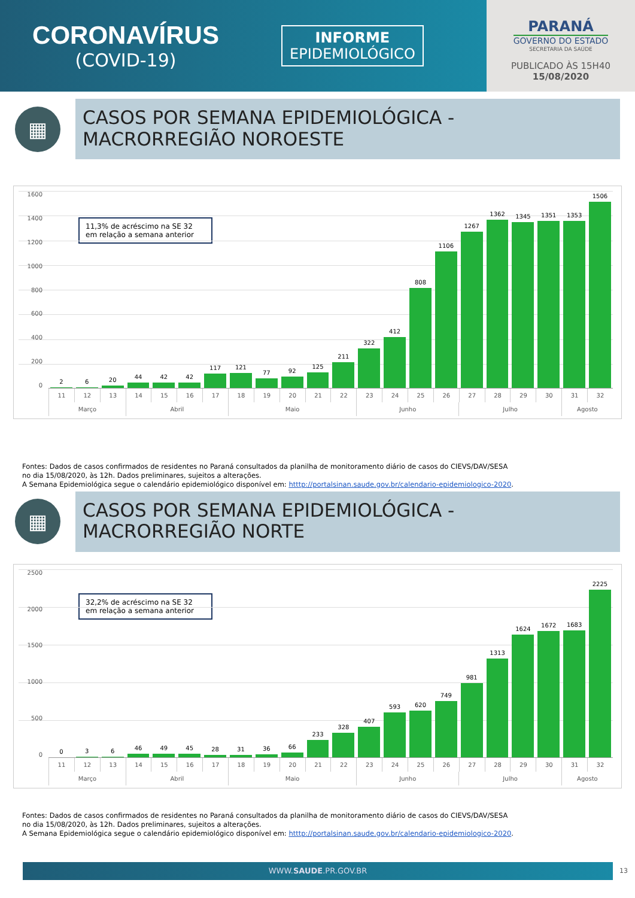CORONAVÍRUS
(COVID-19)
INFORME
EPIDEMIOLÓGICO
PARANÁ
GOVERNO DO ESTADO
SECRETARIA DA SAÚDE
PUBLICADO ÀS 15H40
15/08/2020
▦
CASOS POR SEMANA EPIDEMIOLÓGICA -
MACRORREGIÃO NOROESTE
11,3% de acréscimo na SE 32 em relação a semana anterior
1600
1400
1200
1000
800
600
400
200
0
2
6
20
44
42
42
117
121
77
92
125
211
322
412
808
1106
1267
1362
1345
1351
1353
1506
11 12 13 14 15 16 17 18 19 20 21 22 23 24 25 26 27 28 29 30 31 32
Março Abril Maio Junho Julho Agosto
Fontes: Dados de casos confirmados de residentes no Paraná consultados da planilha de monitoramento diário de casos do CIEVS/DAV/SESA
no dia 15/08/2020, às 12h. Dados preliminares, sujeitos a alterações.
A Semana Epidemiológica segue o calendário epidemiológico disponível em: htttp://portalsinan.saude.gov.br/calendario-epidemiologico-2020.
▦
CASOS POR SEMANA EPIDEMIOLÓGICA -
MACRORREGIÃO NORTE
32,2% de acréscimo na SE 32 em relação a semana anterior
2500
2000
1500
1000
500
0
0
3
6
46
49
45
28
31
36
66
233
328
407
593
620
749
981
1313
1624
1672
1683
2225
11 12 13 14 15 16 17 18 19 20 21 22 23 24 25 26 27 28 29 30 31 32
Março Abril Maio Junho Julho Agosto
Fontes: Dados de casos confirmados de residentes no Paraná consultados da planilha de monitoramento diário de casos do CIEVS/DAV/SESA
no dia 15/08/2020, às 12h. Dados preliminares, sujeitos a alterações.
A Semana Epidemiológica segue o calendário epidemiológico disponível em: htttp://portalsinan.saude.gov.br/calendario-epidemiologico-2020.
WWW.SAUDE.PR.GOV.BR 13